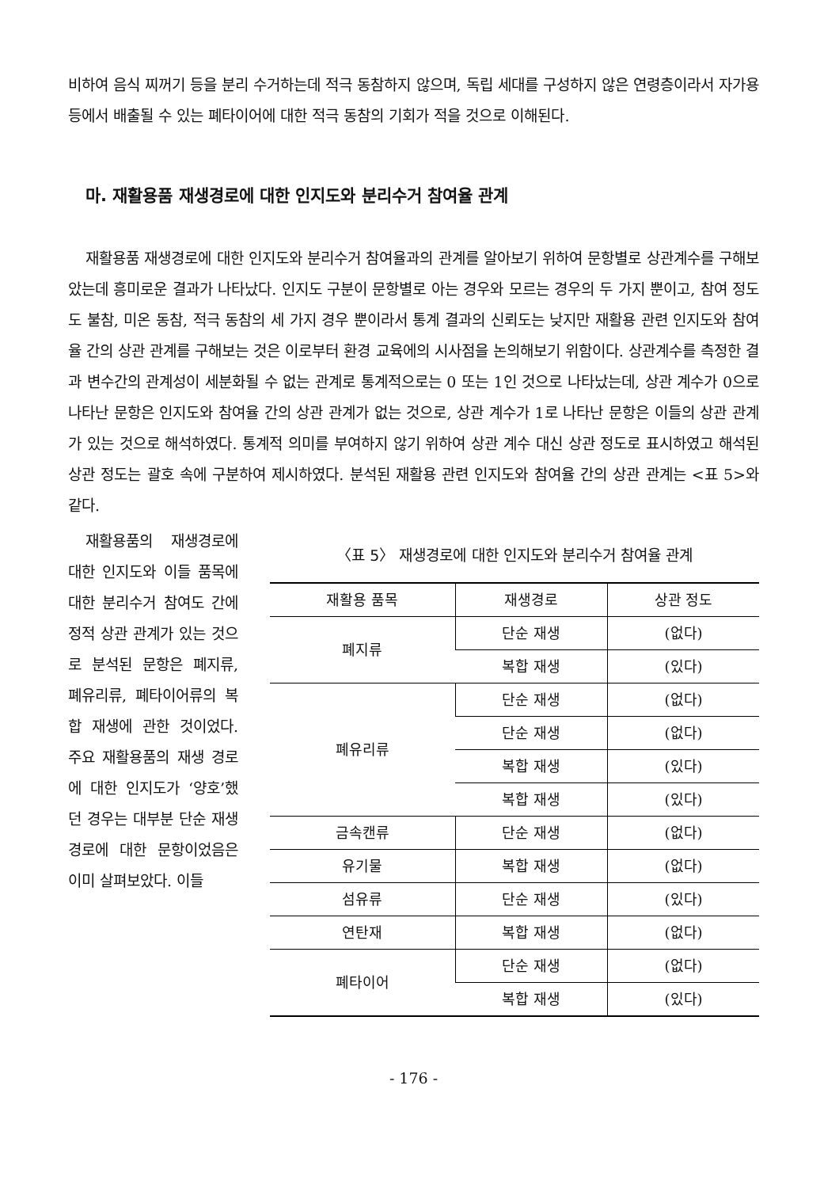비하여 음식 찌꺼기 등을 분리 수거하는데 적극 동참하지 않으며, 독립 세대를 구성하지 않은 연령층이라서 자가용 등에서 배출될 수 있는 폐타이어에 대한 적극 동참의 기회가 적을 것으로 이해된다.
마. 재활용품 재생경로에 대한 인지도와 분리수거 참여율 관계
재활용품 재생경로에 대한 인지도와 분리수거 참여율과의 관계를 알아보기 위하여 문항별로 상관계수를 구해보았는데 흥미로운 결과가 나타났다. 인지도 구분이 문항별로 아는 경우와 모르는 경우의 두 가지 뿐이고, 참여 정도도 불참, 미온 동참, 적극 동참의 세 가지 경우 뿐이라서 통계 결과의 신뢰도는 낮지만 재활용 관련 인지도와 참여율 간의 상관 관계를 구해보는 것은 이로부터 환경 교육에의 시사점을 논의해보기 위함이다. 상관계수를 측정한 결과 변수간의 관계성이 세분화될 수 없는 관계로 통계적으로는 0 또는 1인 것으로 나타났는데, 상관 계수가 0으로 나타난 문항은 인지도와 참여율 간의 상관 관계가 없는 것으로, 상관 계수가 1로 나타난 문항은 이들의 상관 관계가 있는 것으로 해석하였다. 통계적 의미를 부여하지 않기 위하여 상관 계수 대신 상관 정도로 표시하였고 해석된 상관 정도는 괄호 속에 구분하여 제시하였다. 분석된 재활용 관련 인지도와 참여율 간의 상관 관계는 <표 5>와 같다.
재활용품의 재생경로에 대한 인지도와 이들 품목에 대한 분리수거 참여도 간에 정적 상관 관계가 있는 것으로 분석된 문항은 폐지류, 폐유리류, 폐타이어류의 복합 재생에 관한 것이었다. 주요 재활용품의 재생 경로에 대한 인지도가 ‘양호’했던 경우는 대부분 단순 재생 경로에 대한 문항이었음은 이미 살펴보았다. 이들
〈표 5〉 재생경로에 대한 인지도와 분리수거 참여율 관계
| 재활용 품목 | 재생경로 | 상관 정도 |
| --- | --- | --- |
| 폐지류 | 단순 재생 | (없다) |
| | 복합 재생 | (있다) |
| 폐유리류 | 단순 재생 | (없다) |
| | 단순 재생 | (없다) |
| | 복합 재생 | (있다) |
| | 복합 재생 | (있다) |
| 금속캔류 | 단순 재생 | (없다) |
| 유기물 | 복합 재생 | (없다) |
| 섬유류 | 단순 재생 | (있다) |
| 연탄재 | 복합 재생 | (없다) |
| 폐타이어 | 단순 재생 | (없다) |
| | 복합 재생 | (있다) |
- 176 -